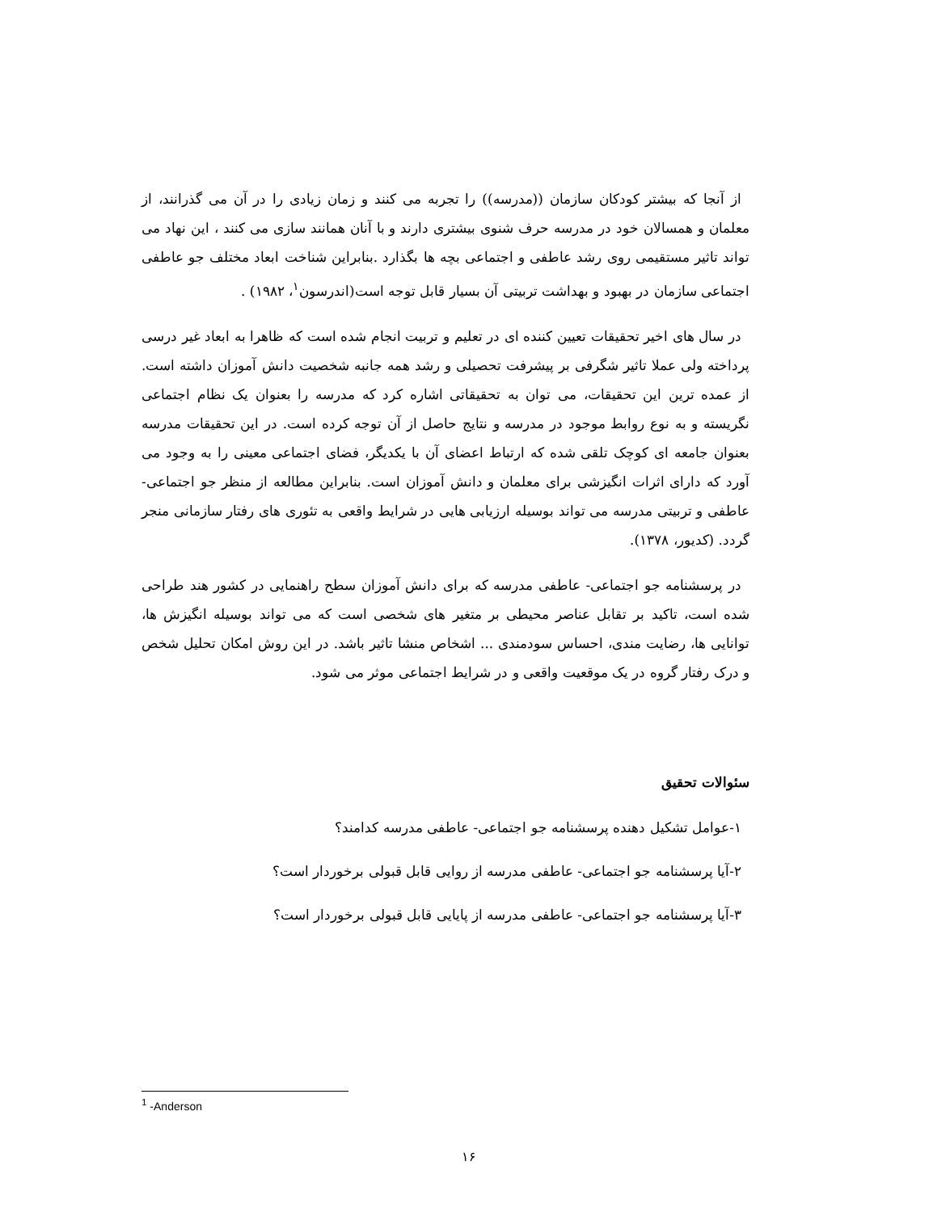از آنجا که بیشتر کودکان سازمان ((مدرسه)) را تجربه می کنند و زمان زیادی را در آن می گذرانند، از معلمان و همسالان خود در مدرسه حرف شنوی بیشتری دارند و با آنان همانند سازی می کنند ، این نهاد می تواند تاثیر مستقیمی روی رشد عاطفی و اجتماعی بچه ها بگذارد .بنابراین شناخت ابعاد مختلف جو عاطفی اجتماعی سازمان در بهبود و بهداشت تربیتی آن بسیار قابل توجه است(اندرسون<sup>۱</sup>، ۱۹۸۲) .
در سال های اخیر تحقیقات تعیین کننده ای در تعلیم و تربیت انجام شده است که ظاهرا به ابعاد غیر درسی پرداخته ولی عملا تاثیر شگرفی بر پیشرفت تحصیلی و رشد همه جانبه شخصیت دانش آموزان داشته است. از عمده ترین این تحقیقات، می توان به تحقیقاتی اشاره کرد که مدرسه را بعنوان یک نظام اجتماعی نگریسته و به نوع روابط موجود در مدرسه و نتایج حاصل از آن توجه کرده است. در این تحقیقات مدرسه بعنوان جامعه ای کوچک تلقی شده که ارتباط اعضای آن با یکدیگر، فضای اجتماعی معینی را به وجود می آورد که دارای اثرات انگیزشی برای معلمان و دانش آموزان است. بنابراین مطالعه از منظر جو اجتماعی- عاطفی و تربیتی مدرسه می تواند بوسیله ارزیابی هایی در شرایط واقعی به تئوری های رفتار سازمانی منجر گردد. (کدیور، ۱۳۷۸).
در پرسشنامه جو اجتماعی- عاطفی مدرسه که برای دانش آموزان سطح راهنمایی در کشور هند طراحی شده است، تاکید بر تقابل عناصر محیطی بر متغیر های شخصی است که می تواند بوسیله انگیزش ها، توانایی ها، رضایت مندی، احساس سودمندی ... اشخاص منشا تاثیر باشد. در این روش امکان تحلیل شخص و درک رفتار گروه در یک موقعیت واقعی و در شرایط اجتماعی موثر می شود.
سئوالات تحقیق
۱-عوامل تشکیل دهنده پرسشنامه جو اجتماعی- عاطفی مدرسه کدامند؟
۲-آیا پرسشنامه جو اجتماعی- عاطفی مدرسه از روایی قابل قبولی برخوردار است؟
۳-آیا پرسشنامه جو اجتماعی- عاطفی مدرسه از پایایی قابل قبولی برخوردار است؟
<sup>1</sup> -Anderson
۱۶